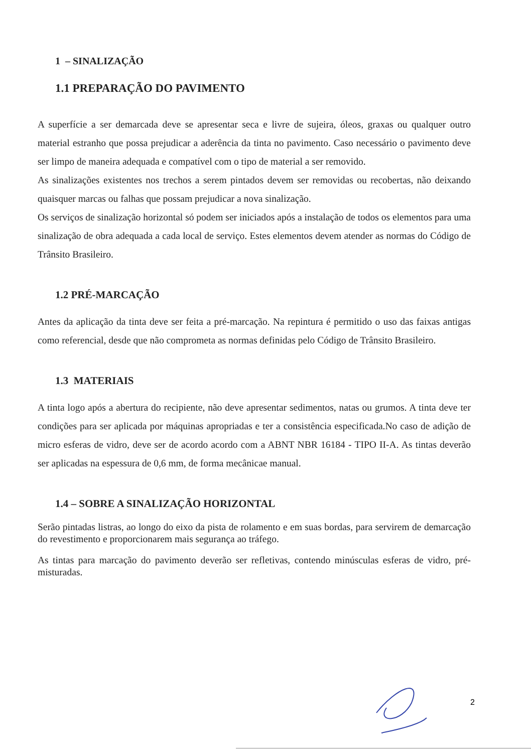1 – SINALIZAÇÃO
1.1 PREPARAÇÃO DO PAVIMENTO
A superfície a ser demarcada deve se apresentar seca e livre de sujeira, óleos, graxas ou qualquer outro material estranho que possa prejudicar a aderência da tinta no pavimento. Caso necessário o pavimento deve ser limpo de maneira adequada e compatível com o tipo de material a ser removido.
As sinalizações existentes nos trechos a serem pintados devem ser removidas ou recobertas, não deixando quaisquer marcas ou falhas que possam prejudicar a nova sinalização.
Os serviços de sinalização horizontal só podem ser iniciados após a instalação de todos os elementos para uma sinalização de obra adequada a cada local de serviço. Estes elementos devem atender as normas do Código de Trânsito Brasileiro.
1.2 PRÉ-MARCAÇÃO
Antes da aplicação da tinta deve ser feita a pré-marcação. Na repintura é permitido o uso das faixas antigas como referencial, desde que não comprometa as normas definidas pelo Código de Trânsito Brasileiro.
1.3 MATERIAIS
A tinta logo após a abertura do recipiente, não deve apresentar sedimentos, natas ou grumos. A tinta deve ter condições para ser aplicada por máquinas apropriadas e ter a consistência especificada.No caso de adição de micro esferas de vidro, deve ser de acordo acordo com a ABNT NBR 16184 - TIPO II-A. As tintas deverão ser aplicadas na espessura de 0,6 mm, de forma mecânicae manual.
1.4 – SOBRE A SINALIZAÇÃO HORIZONTAL
Serão pintadas listras, ao longo do eixo da pista de rolamento e em suas bordas, para servirem de demarcação do revestimento e proporcionarem mais segurança ao tráfego.
As tintas para marcação do pavimento deverão ser refletivas, contendo minúsculas esferas de vidro, pré-misturadas.
2